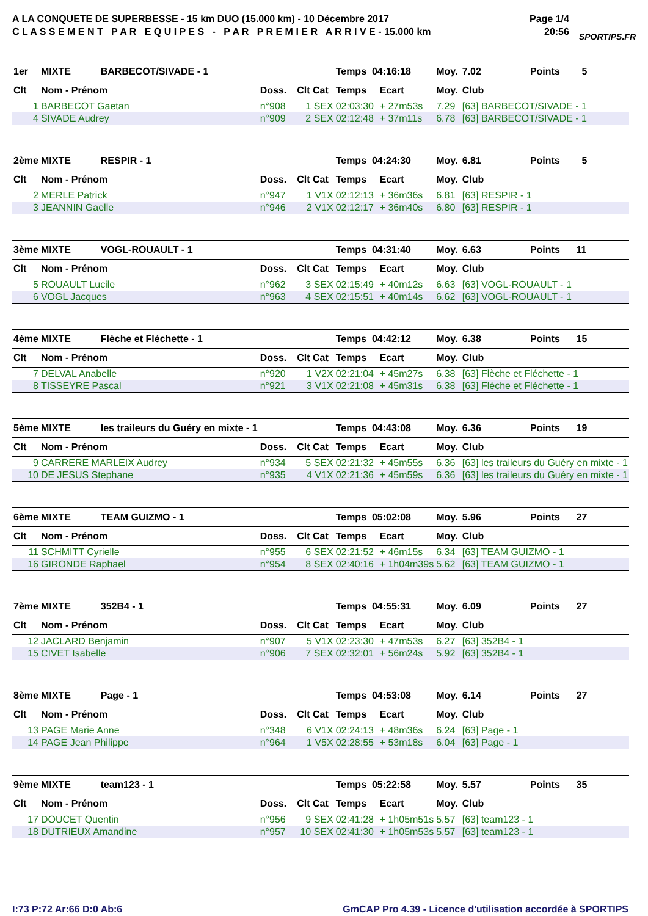A LA CONQUETE DE SUPERBESSE - 15 km DUO (15.000 km) - 10 Décembre 2017
C L A S S E M E N T P A R E Q U I P E S - P A R P R E M I E R A R R I V E - 15.000 km
Page 1/4
20:56
SPORTIPS.FR
| 1er | MIXTE BARBECOT/SIVADE - 1 | | | Temps 04:16:18 | | Moy. | 7.02 Points 5 |
| Clt | Nom - Prénom | Doss. | Clt Cat | Temps | Ecart | Moy. | Club |
| 1 | BARBECOT Gaetan | n°908 | 1 SEX | 02:03:30 | + 27m53s | 7.29 | [63] BARBECOT/SIVADE - 1 |
| 4 | SIVADE Audrey | n°909 | 2 SEX | 02:12:48 | + 37m11s | 6.78 | [63] BARBECOT/SIVADE - 1 |
| 2ème | MIXTE RESPIR - 1 | | | Temps 04:24:30 | | Moy. | 6.81 Points 5 |
| Clt | Nom - Prénom | Doss. | Clt Cat | Temps | Ecart | Moy. | Club |
| 2 | MERLE Patrick | n°947 | 1 V1X | 02:12:13 | + 36m36s | 6.81 | [63] RESPIR - 1 |
| 3 | JEANNIN Gaelle | n°946 | 2 V1X | 02:12:17 | + 36m40s | 6.80 | [63] RESPIR - 1 |
| 3ème | MIXTE VOGL-ROUAULT - 1 | | | Temps 04:31:40 | | Moy. | 6.63 Points 11 |
| Clt | Nom - Prénom | Doss. | Clt Cat | Temps | Ecart | Moy. | Club |
| 5 | ROUAULT Lucile | n°962 | 3 SEX | 02:15:49 | + 40m12s | 6.63 | [63] VOGL-ROUAULT - 1 |
| 6 | VOGL Jacques | n°963 | 4 SEX | 02:15:51 | + 40m14s | 6.62 | [63] VOGL-ROUAULT - 1 |
| 4ème | MIXTE Flèche et Fléchette - 1 | | | Temps 04:42:12 | | Moy. | 6.38 Points 15 |
| Clt | Nom - Prénom | Doss. | Clt Cat | Temps | Ecart | Moy. | Club |
| 7 | DELVAL Anabelle | n°920 | 1 V2X | 02:21:04 | + 45m27s | 6.38 | [63] Flèche et Fléchette - 1 |
| 8 | TISSEYRE Pascal | n°921 | 3 V1X | 02:21:08 | + 45m31s | 6.38 | [63] Flèche et Fléchette - 1 |
| 5ème | MIXTE les traileurs du Guéry en mixte - 1 | | | Temps 04:43:08 | | Moy. | 6.36 Points 19 |
| Clt | Nom - Prénom | Doss. | Clt Cat | Temps | Ecart | Moy. | Club |
| 9 | CARRERE MARLEIX Audrey | n°934 | 5 SEX | 02:21:32 | + 45m55s | 6.36 | [63] les traileurs du Guéry en mixte - 1 |
| 10 | DE JESUS Stephane | n°935 | 4 V1X | 02:21:36 | + 45m59s | 6.36 | [63] les traileurs du Guéry en mixte - 1 |
| 6ème | MIXTE TEAM GUIZMO - 1 | | | Temps 05:02:08 | | Moy. | 5.96 Points 27 |
| Clt | Nom - Prénom | Doss. | Clt Cat | Temps | Ecart | Moy. | Club |
| 11 | SCHMITT Cyrielle | n°955 | 6 SEX | 02:21:52 | + 46m15s | 6.34 | [63] TEAM GUIZMO - 1 |
| 16 | GIRONDE Raphael | n°954 | 8 SEX | 02:40:16 | + 1h04m39s | 5.62 | [63] TEAM GUIZMO - 1 |
| 7ème | MIXTE 352B4 - 1 | | | Temps 04:55:31 | | Moy. | 6.09 Points 27 |
| Clt | Nom - Prénom | Doss. | Clt Cat | Temps | Ecart | Moy. | Club |
| 12 | JACLARD Benjamin | n°907 | 5 V1X | 02:23:30 | + 47m53s | 6.27 | [63] 352B4 - 1 |
| 15 | CIVET Isabelle | n°906 | 7 SEX | 02:32:01 | + 56m24s | 5.92 | [63] 352B4 - 1 |
| 8ème | MIXTE Page - 1 | | | Temps 04:53:08 | | Moy. | 6.14 Points 27 |
| Clt | Nom - Prénom | Doss. | Clt Cat | Temps | Ecart | Moy. | Club |
| 13 | PAGE Marie Anne | n°348 | 6 V1X | 02:24:13 | + 48m36s | 6.24 | [63] Page - 1 |
| 14 | PAGE Jean Philippe | n°964 | 1 V5X | 02:28:55 | + 53m18s | 6.04 | [63] Page - 1 |
| 9ème | MIXTE team123 - 1 | | | Temps 05:22:58 | | Moy. | 5.57 Points 35 |
| Clt | Nom - Prénom | Doss. | Clt Cat | Temps | Ecart | Moy. | Club |
| 17 | DOUCET Quentin | n°956 | 9 SEX | 02:41:28 | + 1h05m51s | 5.57 | [63] team123 - 1 |
| 18 | DUTRIEUX Amandine | n°957 | 10 SEX | 02:41:30 | + 1h05m53s | 5.57 | [63] team123 - 1 |
I:73 P:72 Ar:66 D:0 Ab:6 GmCAP Pro 4.39 - Licence d'utilisation accordée à SPORTIPS